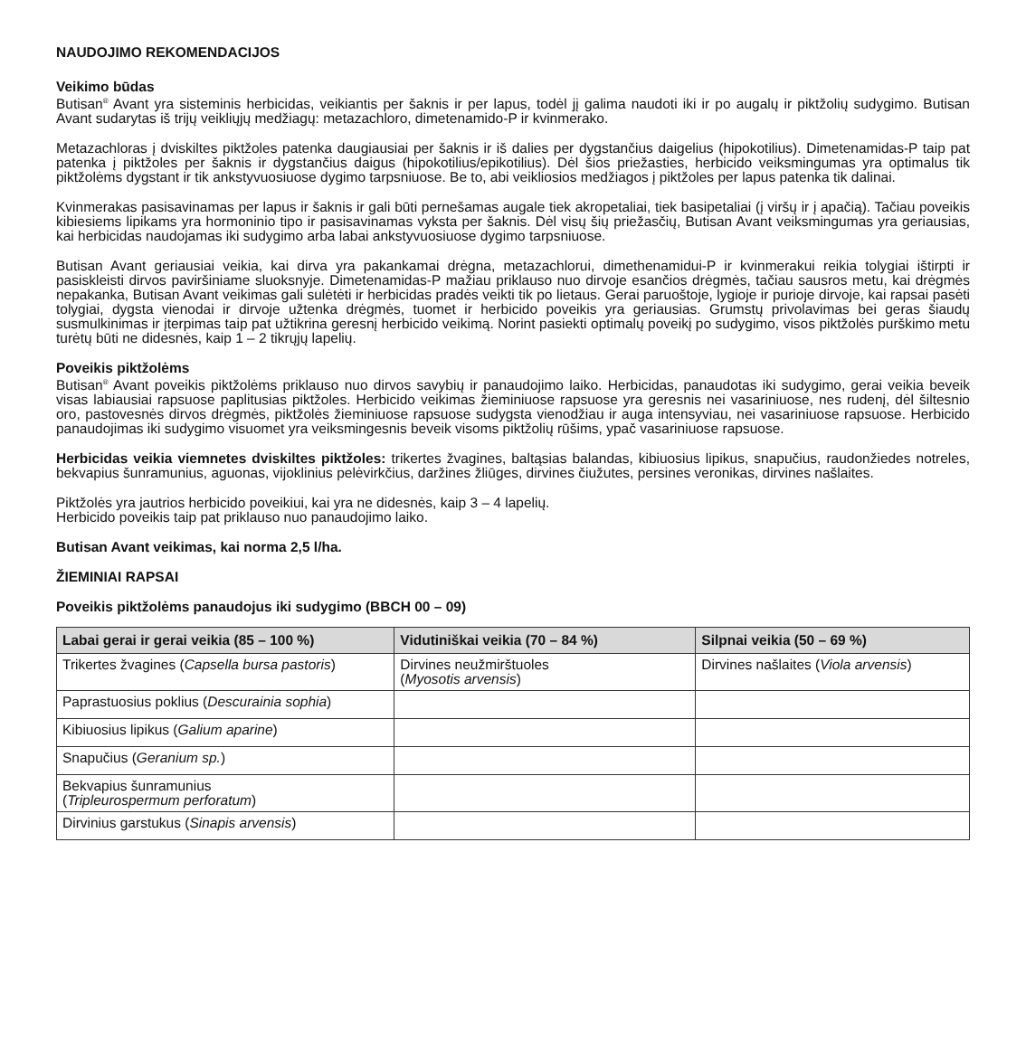NAUDOJIMO REKOMENDACIJOS
Veikimo būdas
Butisan<sup>®</sup> Avant yra sisteminis herbicidas, veikiantis per šaknis ir per lapus, todėl jį galima naudoti iki ir po augalų ir piktžolių sudygimo. Butisan Avant sudarytas iš trijų veikliųjų medžiagų: metazachloro, dimetenamido-P ir kvinmerako.
Metazachloras į dviskiltes piktžoles patenka daugiausiai per šaknis ir iš dalies per dygstančius daigelius (hipokotilius). Dimetenamidas-P taip pat patenka į piktžoles per šaknis ir dygstančius daigus (hipokotilius/epikotilius). Dėl šios priežasties, herbicido veiksmingumas yra optimalus tik piktžolėms dygstant ir tik ankstyvuosiuose dygimo tarpsniuose. Be to, abi veikliosios medžiagos į piktžoles per lapus patenka tik dalinai.
Kvinmerakas pasisavinamas per lapus ir šaknis ir gali būti pernešamas augale tiek akropetaliai, tiek basipetaliai (į viršų ir į apačią). Tačiau poveikis kibiesiems lipikams yra hormoninio tipo ir pasisavinamas vyksta per šaknis. Dėl visų šių priežasčių, Butisan Avant veiksmingumas yra geriausias, kai herbicidas naudojamas iki sudygimo arba labai ankstyvuosiuose dygimo tarpsniuose.
Butisan Avant geriausiai veikia, kai dirva yra pakankamai drėgna, metazachlorui, dimethenamidui-P ir kvinmerakui reikia tolygiai ištirpti ir pasiskleisti dirvos paviršiniame sluoksnyje. Dimetenamidas-P mažiau priklauso nuo dirvoje esančios drėgmės, tačiau sausros metu, kai drėgmės nepakanka, Butisan Avant veikimas gali sulėtėti ir herbicidas pradės veikti tik po lietaus. Gerai paruoštoje, lygioje ir purioje dirvoje, kai rapsai pasėti tolygiai, dygsta vienodai ir dirvoje užtenka drėgmės, tuomet ir herbicido poveikis yra geriausias. Grumstų privolavimas bei geras šiaudų susmulkinimas ir įterpimas taip pat užtikrina geresnį herbicido veikimą. Norint pasiekti optimalų poveikį po sudygimo, visos piktžolės purškimo metu turėtų būti ne didesnės, kaip 1 – 2 tikrųjų lapelių.
Poveikis piktžolėms
Butisan<sup>®</sup> Avant poveikis piktžolėms priklauso nuo dirvos savybių ir panaudojimo laiko. Herbicidas, panaudotas iki sudygimo, gerai veikia beveik visas labiausiai rapsuose paplitusias piktžoles. Herbicido veikimas žieminiuose rapsuose yra geresnis nei vasariniuose, nes rudenį, dėl šiltesnio oro, pastovesnės dirvos drėgmės, piktžolės žieminiuose rapsuose sudygsta vienodžiau ir auga intensyviau, nei vasariniuose rapsuose. Herbicido panaudojimas iki sudygimo visuomet yra veiksmingesnis beveik visoms piktžolių rūšims, ypač vasariniuose rapsuose.
Herbicidas veikia viemnetes dviskiltes piktžoles: trikertes žvagines, baltąsias balandas, kibiuosius lipikus, snapučius, raudonžiedes notreles, bekvapius šunramunius, aguonas, vijoklinius pelėvirkčius, daržines žliūges, dirvines čiužutes, persines veronikas, dirvines našlaites.
Piktžolės yra jautrios herbicido poveikiui, kai yra ne didesnės, kaip 3 – 4 lapelių.
Herbicido poveikis taip pat priklauso nuo panaudojimo laiko.
Butisan Avant veikimas, kai norma 2,5 l/ha.
ŽIEMINIAI RAPSAI
Poveikis piktžolėms panaudojus iki sudygimo (BBCH 00 – 09)
| Labai gerai ir gerai veikia (85 – 100 %) | Vidutiniškai veikia (70 – 84 %) | Silpnai veikia (50 – 69 %) |
| --- | --- | --- |
| Trikertes žvagines ( Capsella bursa pastoris ) | Dirvines neužmirštuoles ( Myosotis arvensis ) | Dirvines našlaites ( Viola arvensis ) |
| Paprastuosius poklius ( Descurainia sophia ) | | |
| Kibiuosius lipikus ( Galium aparine ) | | |
| Snapučius ( Geranium sp. ) | | |
| Bekvapius šunramunius ( Tripleurospermum perforatum ) | | |
| Dirvinius garstukus ( Sinapis arvensis ) | | |